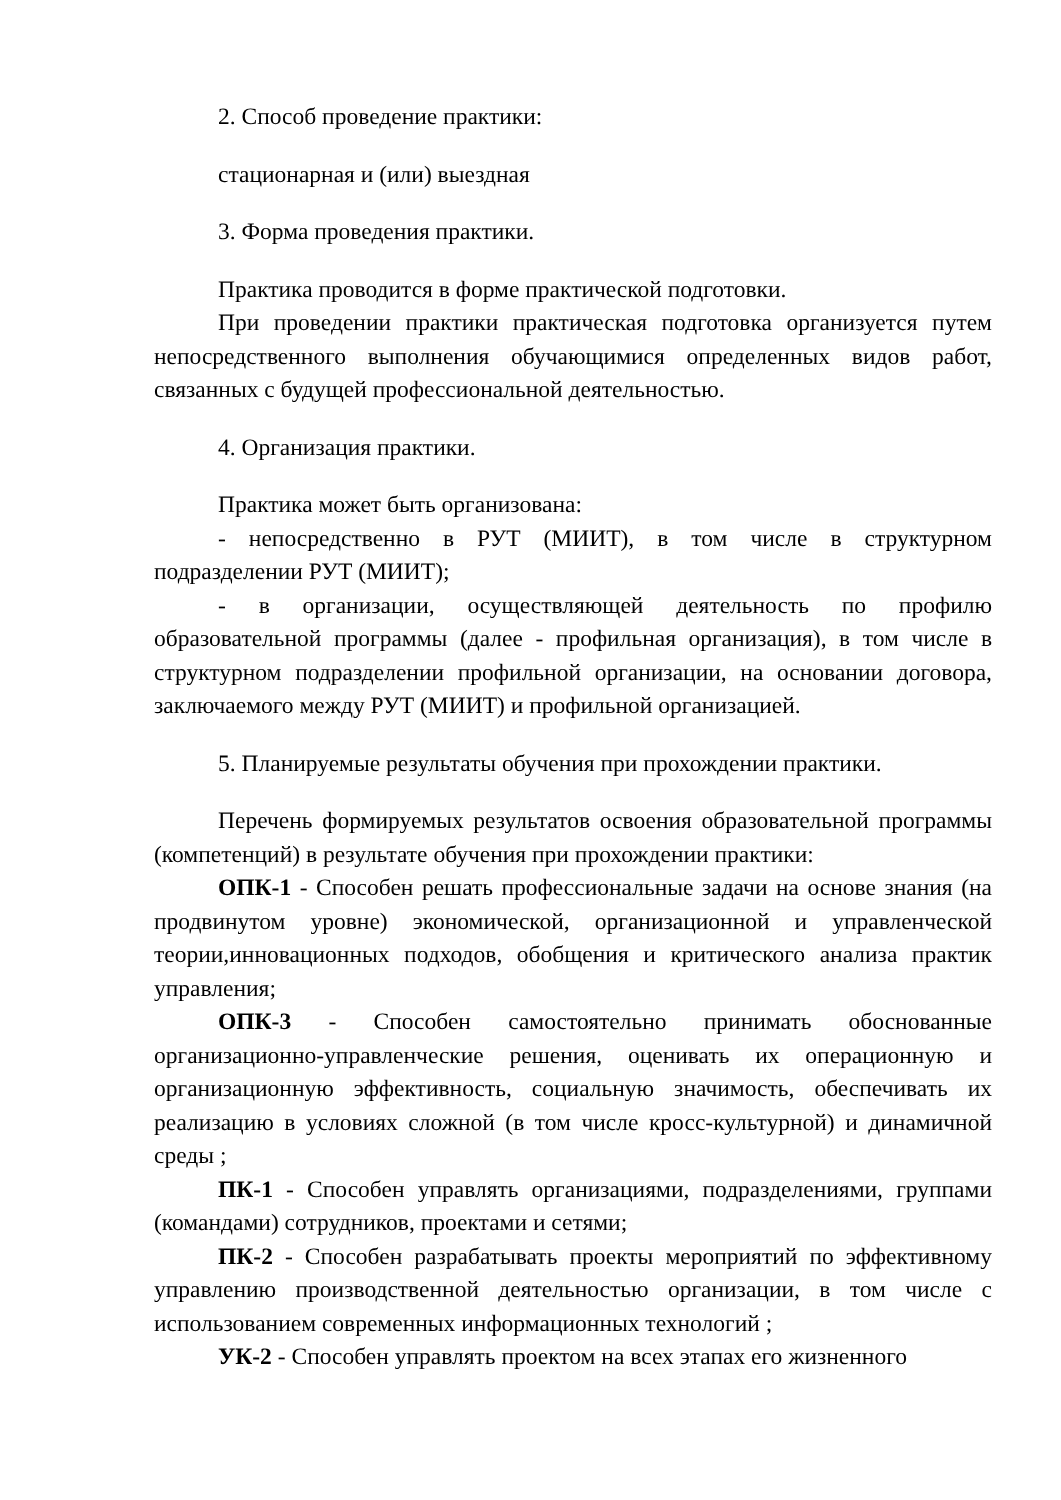2. Способ проведение практики:
стационарная и (или) выездная
3. Форма проведения практики.
Практика проводится в форме практической подготовки.
При проведении практики практическая подготовка организуется путем непосредственного выполнения обучающимися определенных видов работ, связанных с будущей профессиональной деятельностью.
4. Организация практики.
Практика может быть организована:
- непосредственно в РУТ (МИИТ), в том числе в структурном подразделении РУТ (МИИТ);
- в организации, осуществляющей деятельность по профилю образовательной программы (далее - профильная организация), в том числе в структурном подразделении профильной организации, на основании договора, заключаемого между РУТ (МИИТ) и профильной организацией.
5. Планируемые результаты обучения при прохождении практики.
Перечень формируемых результатов освоения образовательной программы (компетенций) в результате обучения при прохождении практики:
ОПК-1 - Способен решать профессиональные задачи на основе знания (на продвинутом уровне) экономической, организационной и управленческой теории,инновационных подходов, обобщения и критического анализа практик управления;
ОПК-3 - Способен самостоятельно принимать обоснованные организационно-управленческие решения, оценивать их операционную и организационную эффективность, социальную значимость, обеспечивать их реализацию в условиях сложной (в том числе кросс-культурной) и динамичной среды ;
ПК-1 - Способен управлять организациями, подразделениями, группами (командами) сотрудников, проектами и сетями;
ПК-2 - Способен разрабатывать проекты мероприятий по эффективному управлению производственной деятельностью организации, в том числе с использованием современных информационных технологий ;
УК-2 - Способен управлять проектом на всех этапах его жизненного